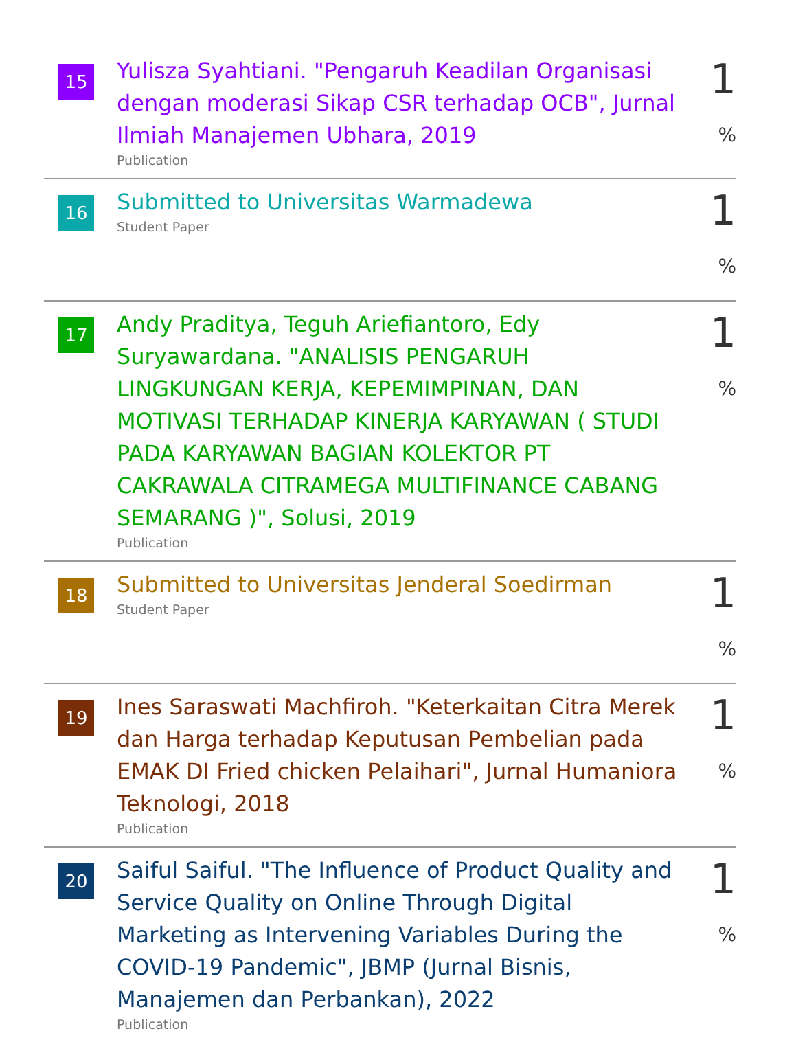15
Yulisza Syahtiani. "Pengaruh Keadilan Organisasi dengan moderasi Sikap CSR terhadap OCB", Jurnal Ilmiah Manajemen Ubhara, 2019
Publication
1 %
16
Submitted to Universitas Warmadewa
Student Paper
1 %
17
Andy Praditya, Teguh Ariefiantoro, Edy Suryawardana. "ANALISIS PENGARUH LINGKUNGAN KERJA, KEPEMIMPINAN, DAN MOTIVASI TERHADAP KINERJA KARYAWAN ( STUDI PADA KARYAWAN BAGIAN KOLEKTOR PT CAKRAWALA CITRAMEGA MULTIFINANCE CABANG SEMARANG )", Solusi, 2019
Publication
1 %
18
Submitted to Universitas Jenderal Soedirman
Student Paper
1 %
19
Ines Saraswati Machfiroh. "Keterkaitan Citra Merek dan Harga terhadap Keputusan Pembelian pada EMAK DI Fried chicken Pelaihari", Jurnal Humaniora Teknologi, 2018
Publication
1 %
20
Saiful Saiful. "The Influence of Product Quality and Service Quality on Online Through Digital Marketing as Intervening Variables During the COVID-19 Pandemic", JBMP (Jurnal Bisnis, Manajemen dan Perbankan), 2022
Publication
1 %